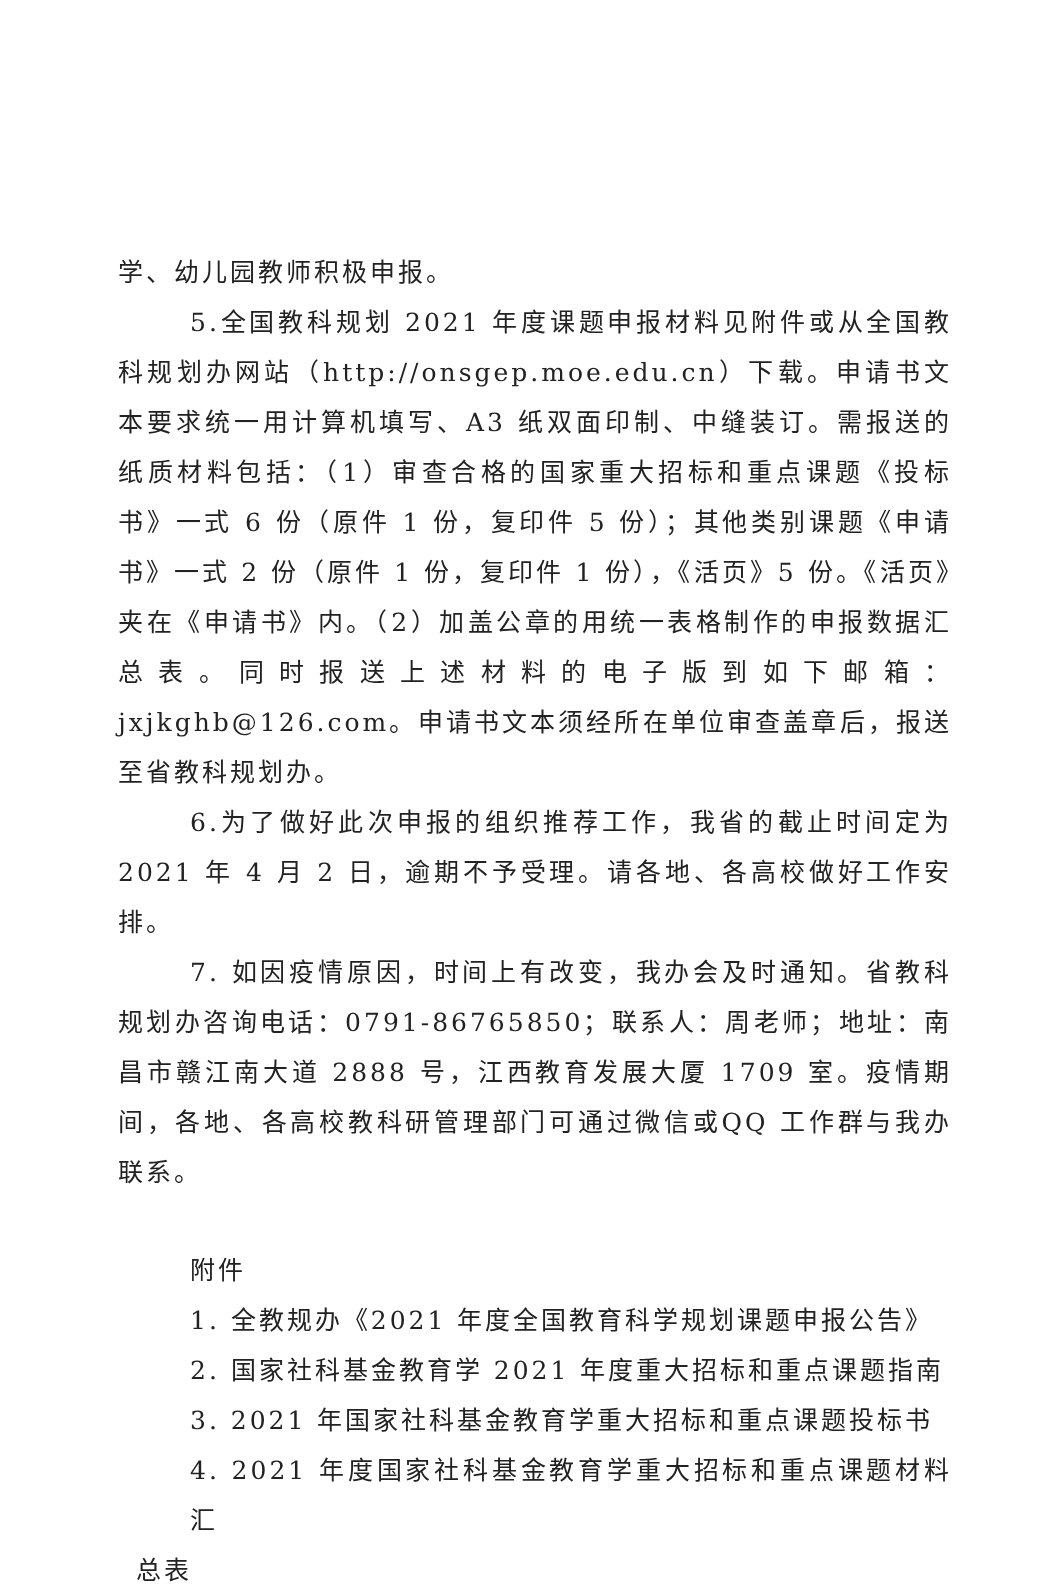学、幼儿园教师积极申报。
5.全国教科规划 2021 年度课题申报材料见附件或从全国教科规划办网站（http://onsgep.moe.edu.cn）下载。申请书文本要求统一用计算机填写、A3 纸双面印制、中缝装订。需报送的纸质材料包括：（1）审查合格的国家重大招标和重点课题《投标书》一式 6 份（原件 1 份，复印件 5 份）；其他类别课题《申请书》一式 2 份（原件 1 份，复印件 1 份），《活页》5 份。《活页》夹在《申请书》内。（2）加盖公章的用统一表格制作的申报数据汇总表。同时报送上述材料的电子版到如下邮箱：jxjkghb@126.com。申请书文本须经所在单位审查盖章后，报送至省教科规划办。
6.为了做好此次申报的组织推荐工作，我省的截止时间定为 2021 年 4 月 2 日，逾期不予受理。请各地、各高校做好工作安排。
7. 如因疫情原因，时间上有改变，我办会及时通知。省教科规划办咨询电话：0791-86765850；联系人：周老师；地址：南昌市赣江南大道 2888 号，江西教育发展大厦 1709 室。疫情期间，各地、各高校教科研管理部门可通过微信或QQ 工作群与我办联系。
附件
1. 全教规办《2021 年度全国教育科学规划课题申报公告》
2. 国家社科基金教育学 2021 年度重大招标和重点课题指南
3. 2021 年国家社科基金教育学重大招标和重点课题投标书
4. 2021 年度国家社科基金教育学重大招标和重点课题材料汇
总表